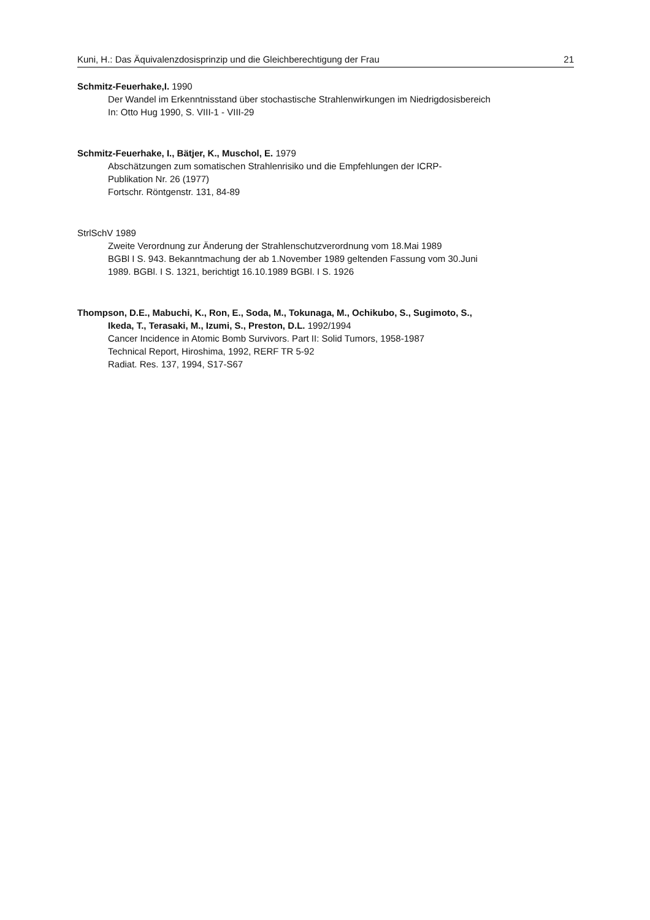Kuni, H.: Das Äquivalenzdosisprinzip und die Gleichberechtigung der Frau 21
Schmitz-Feuerhake,I. 1990
Der Wandel im Erkenntnisstand über stochastische Strahlenwirkungen im Niedrigdosisbereich
In: Otto Hug 1990, S. VIII-1 - VIII-29
Schmitz-Feuerhake, I., Bätjer, K., Muschol, E. 1979
Abschätzungen zum somatischen Strahlenrisiko und die Empfehlungen der ICRP-
Publikation Nr. 26 (1977)
Fortschr. Röntgenstr. 131, 84-89
StrlSchV 1989
Zweite Verordnung zur Änderung der Strahlenschutzverordnung vom 18.Mai 1989
BGBl I S. 943. Bekanntmachung der ab 1.November 1989 geltenden Fassung vom 30.Juni
1989. BGBl. I S. 1321, berichtigt 16.10.1989 BGBl. I S. 1926
Thompson, D.E., Mabuchi, K., Ron, E., Soda, M., Tokunaga, M., Ochikubo, S., Sugimoto, S.,
Ikeda, T., Terasaki, M., Izumi, S., Preston, D.L. 1992/1994
Cancer Incidence in Atomic Bomb Survivors. Part II: Solid Tumors, 1958-1987
Technical Report, Hiroshima, 1992, RERF TR 5-92
Radiat. Res. 137, 1994, S17-S67